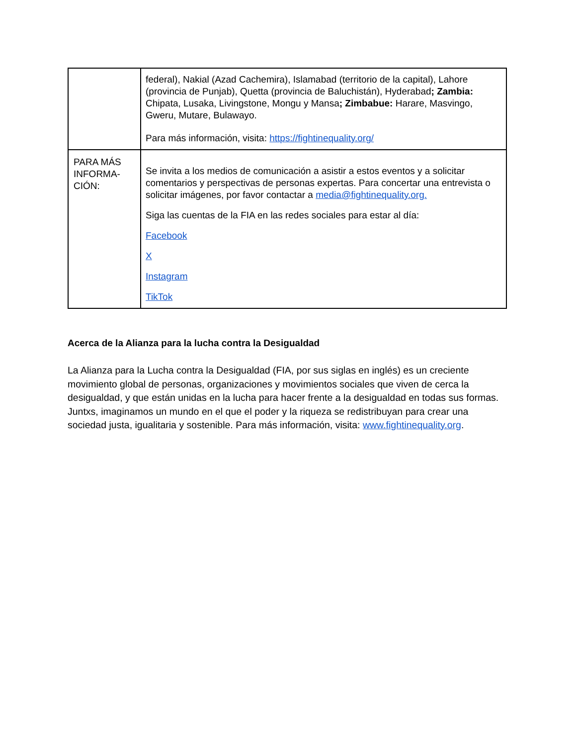| | federal), Nakial (Azad Cachemira), Islamabad (territorio de la capital), Lahore (provincia de Punjab), Quetta (provincia de Baluchistán), Hyderabad ; Zambia: Chipata, Lusaka, Livingstone, Mongu y Mansa ; Zimbabue: Harare, Masvingo, Gweru, Mutare, Bulawayo. Para más información, visita: https://fightinequality.org/ |
| PARA MÁS INFORMA-CIÓN: | Se invita a los medios de comunicación a asistir a estos eventos y a solicitar comentarios y perspectivas de personas expertas. Para concertar una entrevista o solicitar imágenes, por favor contactar a media@fightinequality.org. Siga las cuentas de la FIA en las redes sociales para estar al día: Facebook X Instagram TikTok |
Acerca de la Alianza para la lucha contra la Desigualdad
La Alianza para la Lucha contra la Desigualdad (FIA, por sus siglas en inglés) es un creciente movimiento global de personas, organizaciones y movimientos sociales que viven de cerca la desigualdad, y que están unidas en la lucha para hacer frente a la desigualdad en todas sus formas. Juntxs, imaginamos un mundo en el que el poder y la riqueza se redistribuyan para crear una sociedad justa, igualitaria y sostenible. Para más información, visita: www.fightinequality.org.